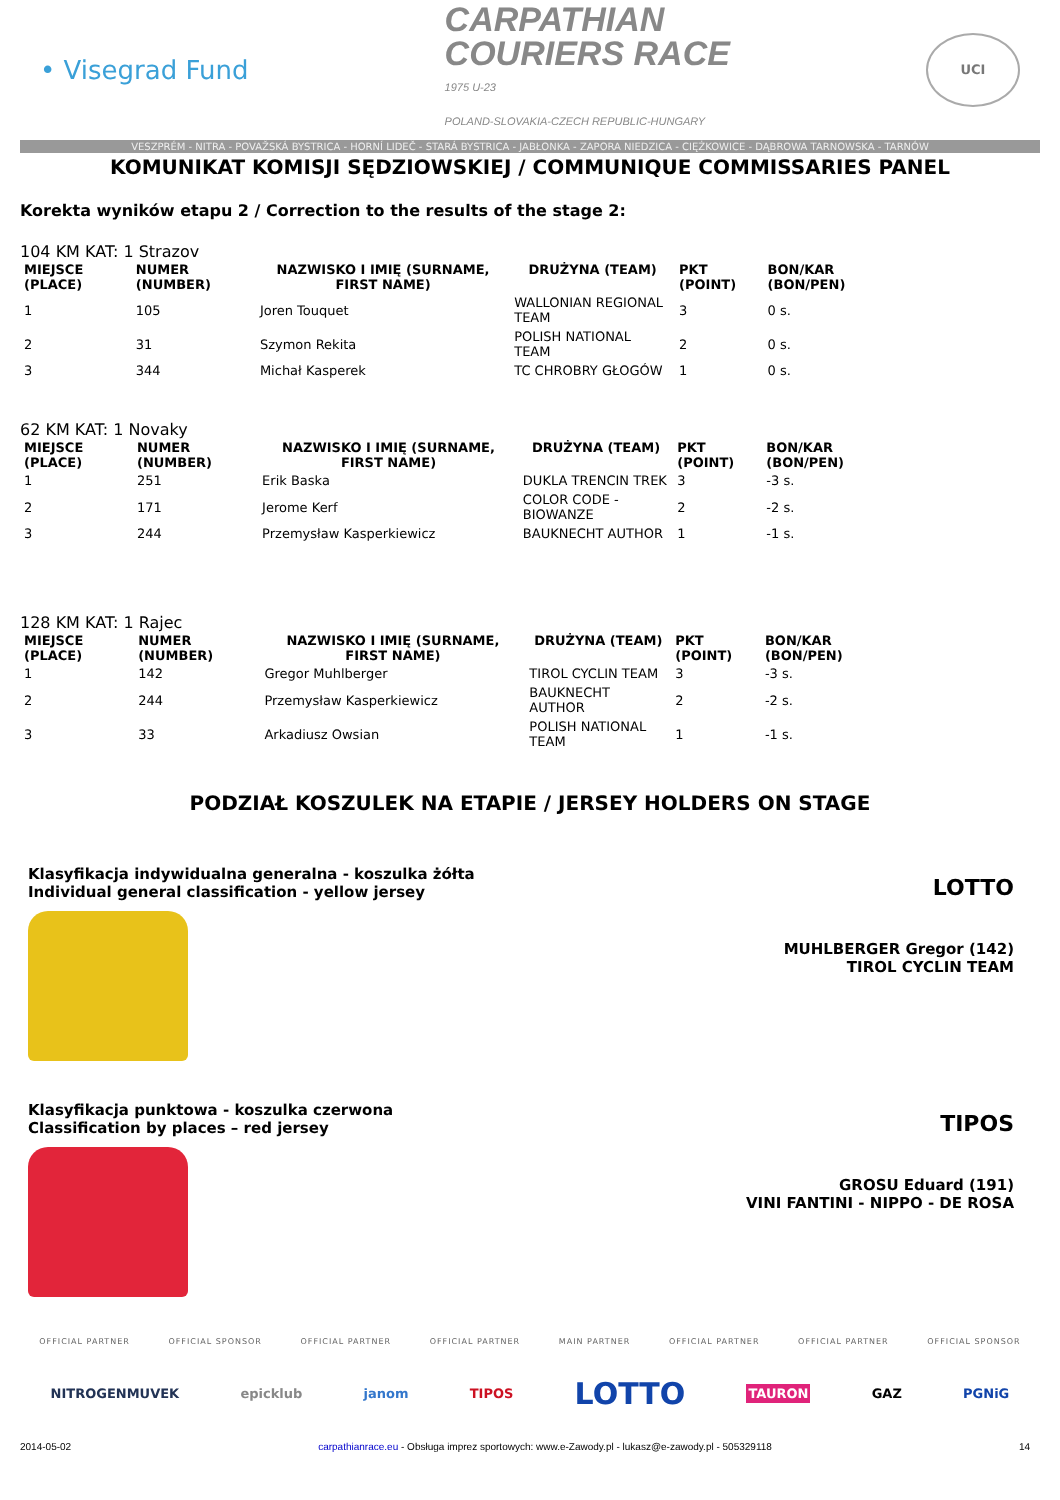• Visegrad Fund
CARPATHIAN
COURIERS RACE
1975 U-23
POLAND-SLOVAKIA-CZECH REPUBLIC-HUNGARY
UCI
VESZPRÉM - NITRA - POVAŽSKÁ BYSTRICA - HORNÍ LIDEČ - STARÁ BYSTRICA - JABŁONKA - ZAPORA NIEDZICA - CIĘŻKOWICE - DĄBROWA TARNOWSKA - TARNÓW
KOMUNIKAT KOMISJI SĘDZIOWSKIEJ / COMMUNIQUE COMMISSARIES PANEL
Korekta wyników etapu 2 / Correction to the results of the stage 2:
104 KM KAT: 1 Strazov
| MIEJSCE (PLACE) | NUMER (NUMBER) | NAZWISKO I IMIĘ (SURNAME, FIRST NAME) | DRUŻYNA (TEAM) | PKT (POINT) | BON/KAR (BON/PEN) |
| --- | --- | --- | --- | --- | --- |
| 1 | 105 | Joren Touquet | WALLONIAN REGIONAL TEAM | 3 | 0 s. |
| 2 | 31 | Szymon Rekita | POLISH NATIONAL TEAM | 2 | 0 s. |
| 3 | 344 | Michał Kasperek | TC CHROBRY GŁOGÓW | 1 | 0 s. |
62 KM KAT: 1 Novaky
| MIEJSCE (PLACE) | NUMER (NUMBER) | NAZWISKO I IMIĘ (SURNAME, FIRST NAME) | DRUŻYNA (TEAM) | PKT (POINT) | BON/KAR (BON/PEN) |
| --- | --- | --- | --- | --- | --- |
| 1 | 251 | Erik Baska | DUKLA TRENCIN TREK | 3 | -3 s. |
| 2 | 171 | Jerome Kerf | COLOR CODE - BIOWANZE | 2 | -2 s. |
| 3 | 244 | Przemysław Kasperkiewicz | BAUKNECHT AUTHOR | 1 | -1 s. |
128 KM KAT: 1 Rajec
| MIEJSCE (PLACE) | NUMER (NUMBER) | NAZWISKO I IMIĘ (SURNAME, FIRST NAME) | DRUŻYNA (TEAM) | PKT (POINT) | BON/KAR (BON/PEN) |
| --- | --- | --- | --- | --- | --- |
| 1 | 142 | Gregor Muhlberger | TIROL CYCLIN TEAM | 3 | -3 s. |
| 2 | 244 | Przemysław Kasperkiewicz | BAUKNECHT AUTHOR | 2 | -2 s. |
| 3 | 33 | Arkadiusz Owsian | POLISH NATIONAL TEAM | 1 | -1 s. |
PODZIAŁ KOSZULEK NA ETAPIE / JERSEY HOLDERS ON STAGE
Klasyfikacja indywidualna generalna - koszulka żółta
Individual general classification - yellow jersey
LOTTO
MUHLBERGER Gregor (142)
TIROL CYCLIN TEAM
Klasyfikacja punktowa - koszulka czerwona
Classification by places – red jersey
TIPOS
GROSU Eduard (191)
VINI FANTINI - NIPPO - DE ROSA
OFFICIAL PARTNER OFFICIAL SPONSOR OFFICIAL PARTNER OFFICIAL PARTNER MAIN PARTNER OFFICIAL PARTNER OFFICIAL PARTNER OFFICIAL SPONSOR
NITROGENMUVEK epicklub janom TIPOS LOTTO TAURON GAZ PGNiG
2014-05-02 carpathianrace.eu - Obsługa imprez sportowych: www.e-Zawody.pl - lukasz@e-zawody.pl - 505329118 14